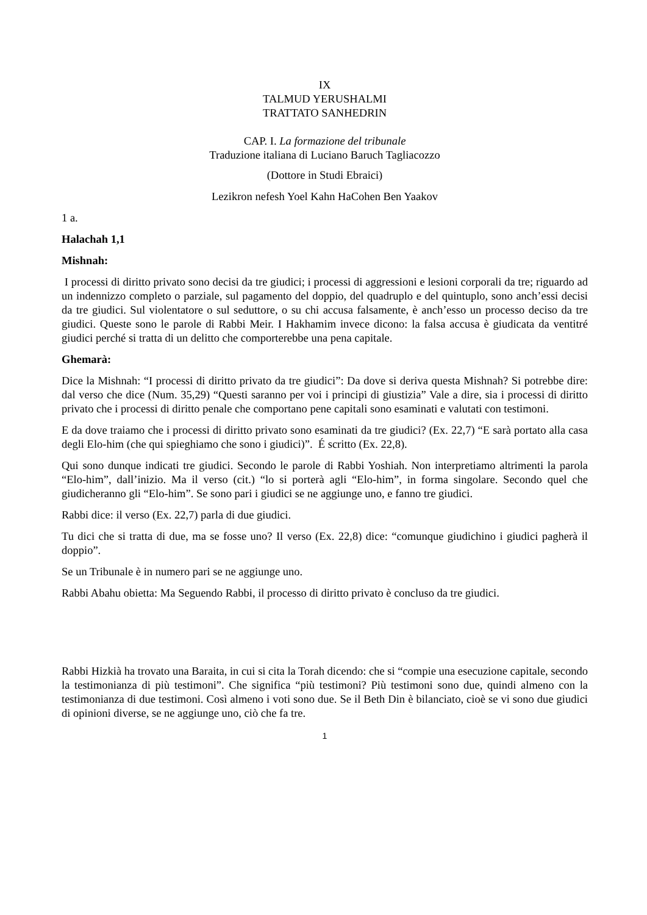IX
TALMUD YERUSHALMI
TRATTATO SANHEDRIN
CAP. I. La formazione del tribunale
Traduzione italiana di Luciano Baruch Tagliacozzo
(Dottore in Studi Ebraici)
Lezikron nefesh Yoel Kahn HaCohen Ben Yaakov
1 a.
Halachah 1,1
Mishnah:
I processi di diritto privato sono decisi da tre giudici; i processi di aggressioni e lesioni corporali da tre; riguardo ad un indennizzo completo o parziale, sul pagamento del doppio, del quadruplo e del quintuplo, sono anch’essi decisi da tre giudici. Sul violentatore o sul seduttore, o su chi accusa falsamente, è anch’esso un processo deciso da tre giudici. Queste sono le parole di Rabbi Meir. I Hakhamim invece dicono: la falsa accusa è giudicata da ventitré giudici perché si tratta di un delitto che comporterebbe una pena capitale.
Ghemarà:
Dice la Mishnah: “I processi di diritto privato da tre giudici”: Da dove si deriva questa Mishnah? Si potrebbe dire: dal verso che dice (Num. 35,29) “Questi saranno per voi i principi di giustizia” Vale a dire, sia i processi di diritto privato che i processi di diritto penale che comportano pene capitali sono esaminati e valutati con testimoni.
E da dove traiamo che i processi di diritto privato sono esaminati da tre giudici? (Ex. 22,7) “E sarà portato alla casa degli Elo-him (che qui spieghiamo che sono i giudici)”. É scritto (Ex. 22,8).
Qui sono dunque indicati tre giudici. Secondo le parole di Rabbi Yoshiah. Non interpretiamo altrimenti la parola “Elo-him”, dall’inizio. Ma il verso (cit.) “lo si porterà agli “Elo-him”, in forma singolare. Secondo quel che giudicheranno gli “Elo-him”. Se sono pari i giudici se ne aggiunge uno, e fanno tre giudici.
Rabbi dice: il verso (Ex. 22,7) parla di due giudici.
Tu dici che si tratta di due, ma se fosse uno? Il verso (Ex. 22,8) dice: “comunque giudichino i giudici pagherà il doppio”.
Se un Tribunale è in numero pari se ne aggiunge uno.
Rabbi Abahu obietta: Ma Seguendo Rabbi, il processo di diritto privato è concluso da tre giudici.
Rabbi Hizkià ha trovato una Baraita, in cui si cita la Torah dicendo: che si “compie una esecuzione capitale, secondo la testimonianza di più testimoni”. Che significa “più testimoni? Più testimoni sono due, quindi almeno con la testimonianza di due testimoni. Così almeno i voti sono due. Se il Beth Din è bilanciato, cioè se vi sono due giudici di opinioni diverse, se ne aggiunge uno, ciò che fa tre.
1